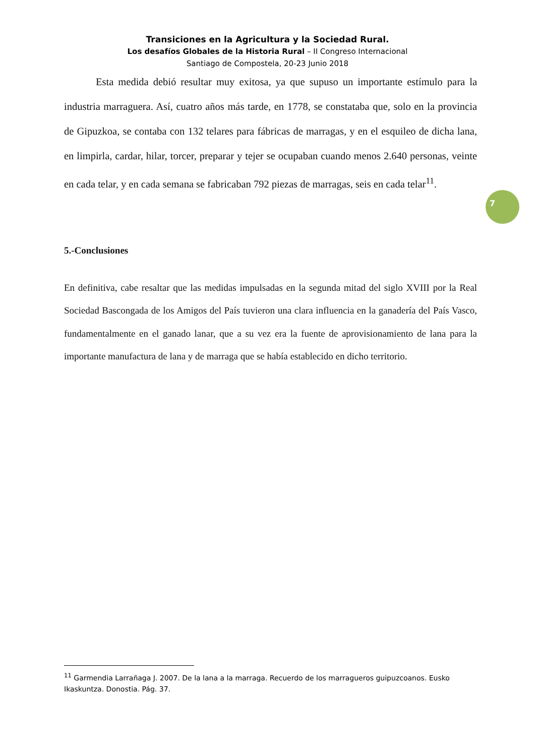Transiciones en la Agricultura y la Sociedad Rural.
Los desafíos Globales de la Historia Rural – II Congreso Internacional
Santiago de Compostela, 20-23 Junio 2018
Esta medida debió resultar muy exitosa, ya que supuso un importante estímulo para la industria marraguera. Así, cuatro años más tarde, en 1778, se constataba que, solo en la provincia de Gipuzkoa, se contaba con 132 telares para fábricas de marragas, y en el esquileo de dicha lana, en limpirla, cardar, hilar, torcer, preparar y tejer se ocupaban cuando menos 2.640 personas, veinte en cada telar, y en cada semana se fabricaban 792 piezas de marragas, seis en cada telar<sup>11</sup>.
5.-Conclusiones
En definitiva, cabe resaltar que las medidas impulsadas en la segunda mitad del siglo XVIII por la Real Sociedad Bascongada de los Amigos del País tuvieron una clara influencia en la ganadería del País Vasco, fundamentalmente en el ganado lanar, que a su vez era la fuente de aprovisionamiento de lana para la importante manufactura de lana y de marraga que se había establecido en dicho territorio.
7
<sup>11</sup> Garmendia Larrañaga J. 2007. De la lana a la marraga. Recuerdo de los marragueros guipuzcoanos. Eusko Ikaskuntza. Donostia. Pág. 37.